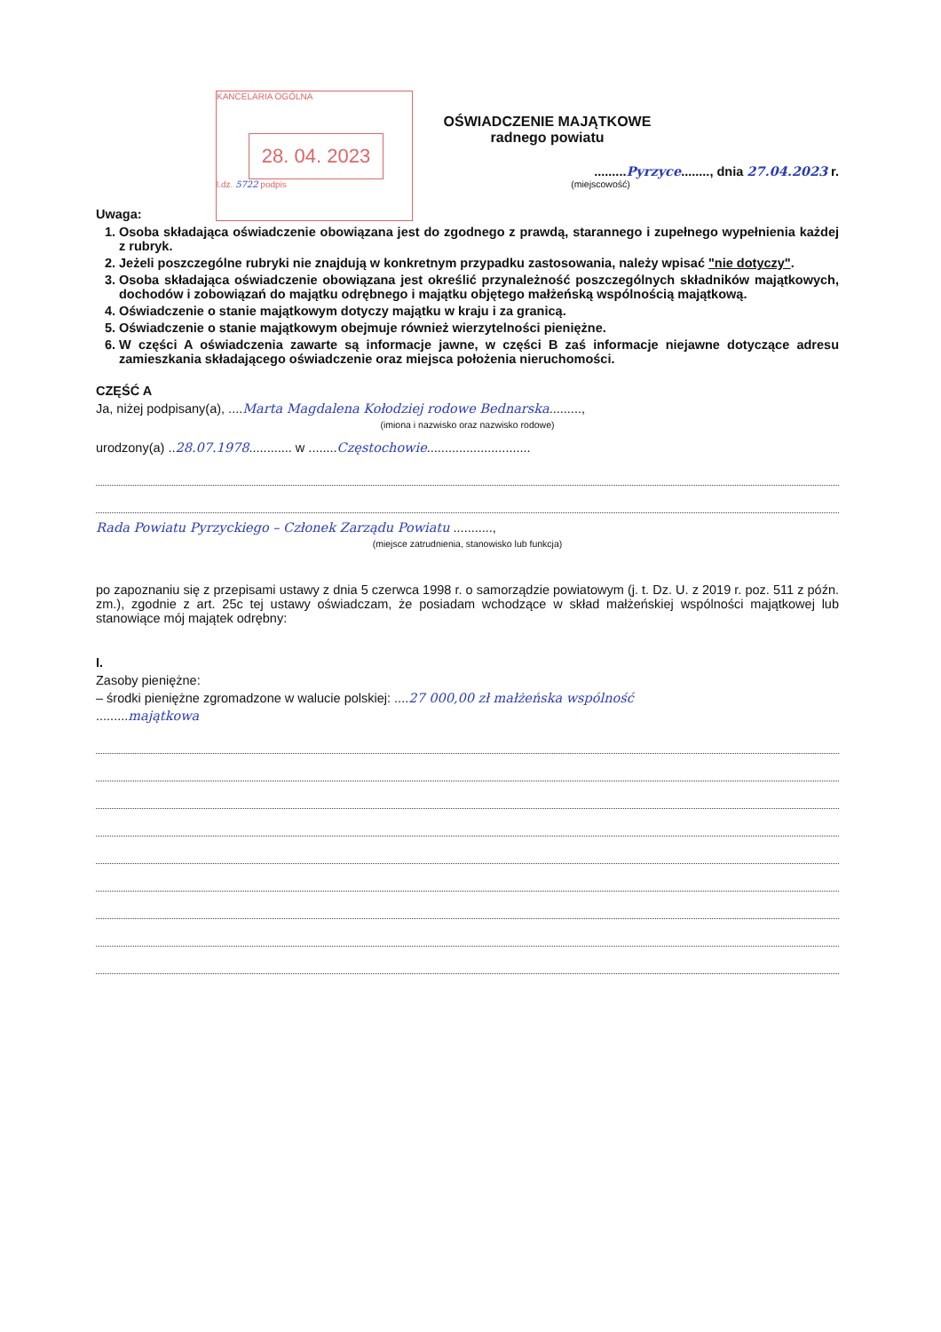KANCELARIA OGÓLNA
28. 04. 2023
l.dz. 5722 podpis
OŚWIADCZENIE MAJĄTKOWE
radnego powiatu
.........Pyrzyce........, dnia 27.04.2023 r.
(miejscowość)
Uwaga:
1. Osoba składająca oświadczenie obowiązana jest do zgodnego z prawdą, starannego i zupełnego wypełnienia każdej z rubryk.
2. Jeżeli poszczególne rubryki nie znajdują w konkretnym przypadku zastosowania, należy wpisać "nie dotyczy".
3. Osoba składająca oświadczenie obowiązana jest określić przynależność poszczególnych składników majątkowych, dochodów i zobowiązań do majątku odrębnego i majątku objętego małżeńską wspólnością majątkową.
4. Oświadczenie o stanie majątkowym dotyczy majątku w kraju i za granicą.
5. Oświadczenie o stanie majątkowym obejmuje również wierzytelności pieniężne.
6. W części A oświadczenia zawarte są informacje jawne, w części B zaś informacje niejawne dotyczące adresu zamieszkania składającego oświadczenie oraz miejsca położenia nieruchomości.
CZĘŚĆ A
Ja, niżej podpisany(a), ....Marta Magdalena Kołodziej rodowe Bednarska.........,
(imiona i nazwisko oraz nazwisko rodowe)
urodzony(a) ..28.07.1978............ w ........Częstochowie.............................
Rada Powiatu Pyrzyckiego – Członek Zarządu Powiatu ...........,
(miejsce zatrudnienia, stanowisko lub funkcja)
po zapoznaniu się z przepisami ustawy z dnia 5 czerwca 1998 r. o samorządzie powiatowym (j. t. Dz. U. z 2019 r. poz. 511 z późn. zm.), zgodnie z art. 25c tej ustawy oświadczam, że posiadam wchodzące w skład małżeńskiej wspólności majątkowej lub stanowiące mój majątek odrębny:
I.
Zasoby pieniężne:
– środki pieniężne zgromadzone w walucie polskiej: ....27 000,00 zł małżeńska wspólność
.........majątkowa